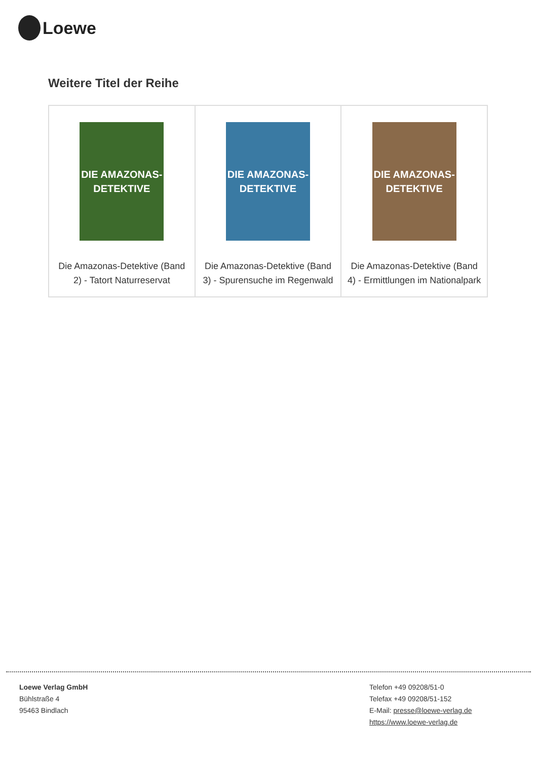Loewe
Weitere Titel der Reihe
| DIE AMAZONAS-DETEKTIVE Die Amazonas-Detektive (Band 2) - Tatort Naturreservat | DIE AMAZONAS-DETEKTIVE Die Amazonas-Detektive (Band 3) - Spurensuche im Regenwald | DIE AMAZONAS-DETEKTIVE Die Amazonas-Detektive (Band 4) - Ermittlungen im Nationalpark |
Loewe Verlag GmbH
Bühlstraße 4
95463 Bindlach
Telefon +49 09208/51-0
Telefax +49 09208/51-152
E-Mail: presse@loewe-verlag.de
https://www.loewe-verlag.de